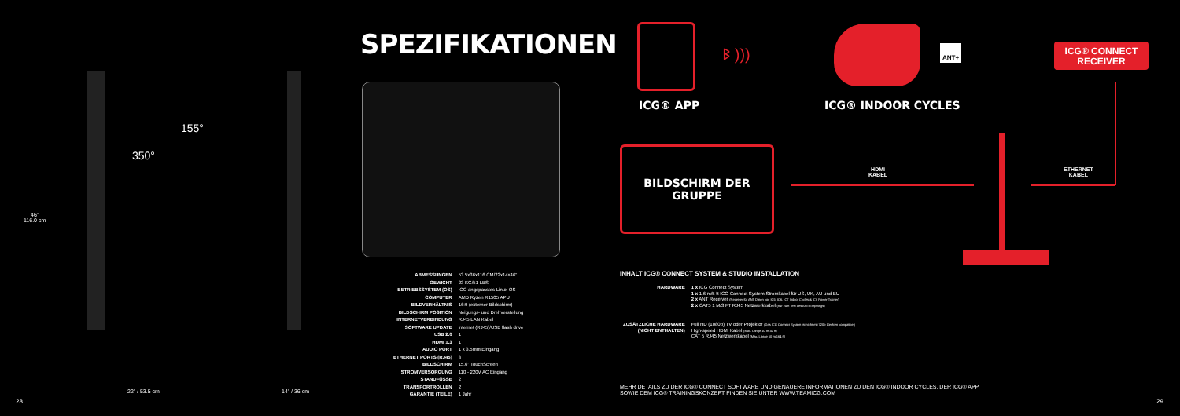46”
116.0 cm
155°
350°
22” / 53.5 cm 14” / 36 cm
28
SPEZIFIKATIONEN
| ABMESSUNGEN | 53.5x36x116 CM/22x14x46” |
| GEWICHT | 23 KG/51 LBS |
| BETRIEBSSYSTEM (OS) | ICG angepasstes Linux OS |
| COMPUTER | AMD Ryzen R1505 APU |
| BILDVERHÄLTNIS | 16:9 (externer Bildschirm) |
| BILDSCHIRM POSITION | Neigungs- und Drehverstellung |
| INTERNETVERBINDUNG | RJ45 LAN Kabel |
| SOFTWARE UPDATE | internet (RJ45)/USB flash drive |
| USB 2.0 | 1 |
| HDMI 1.3 | 1 |
| AUDIO PORT | 1 x 3.5mm Eingang |
| ETHERNET PORTS (RJ45) | 3 |
| BILDSCHIRM | 15.6” TouchScreen |
| STROMVERSORGUNG | 110 - 220V AC Eingang |
| STANDFÜSSE | 2 |
| TRANSPORTROLLEN | 2 |
| GARANTIE (TEILE) | 1 Jahr |
ᛒ )))
ICG® APP ICG® INDOOR CYCLES
ANT+
ICG® CONNECT
RECEIVER
BILDSCHIRM DER
GRUPPE
HDMI
KABEL
ETHERNET
KABEL
INHALT ICG® CONNECT SYSTEM & STUDIO INSTALLATION
| HARDWARE | 1 x ICG Connect System 1 x 1.6 m/5 ft ICG Connect System Stromkabel für US, UK, AU und EU 2 x ANT Receiver (Receiver für ANT Daten von IC5, IC6, IC7 Indoor Cycles & IC8 Power Trainer) 2 x CAT5 1 M/3 FT RJ45 Netzwerkkabel (nur zum Test des ANT-Empfangs) |
| ZUSÄTZLICHE HARDWARE (NICHT ENTHALTEN) | Full HD (1080p) TV oder Projektor (Das ICG Connect System ist nicht mit 720p Geräten kompatibel) High-speed HDMI Kabel (Max. Länge 10 m/32 ft) CAT 5 RJ45 Netzwerkkabel (Max. Länge 50 m/164 ft) |
MEHR DETAILS ZU DER ICG® CONNECT SOFTWARE UND GENAUERE INFORMATIONEN ZU DEN ICG® INDOOR CYCLES, DER ICG® APP
SOWIE DEM ICG® TRAININGSKONZEPT FINDEN SIE UNTER WWW.TEAMICG.COM
29